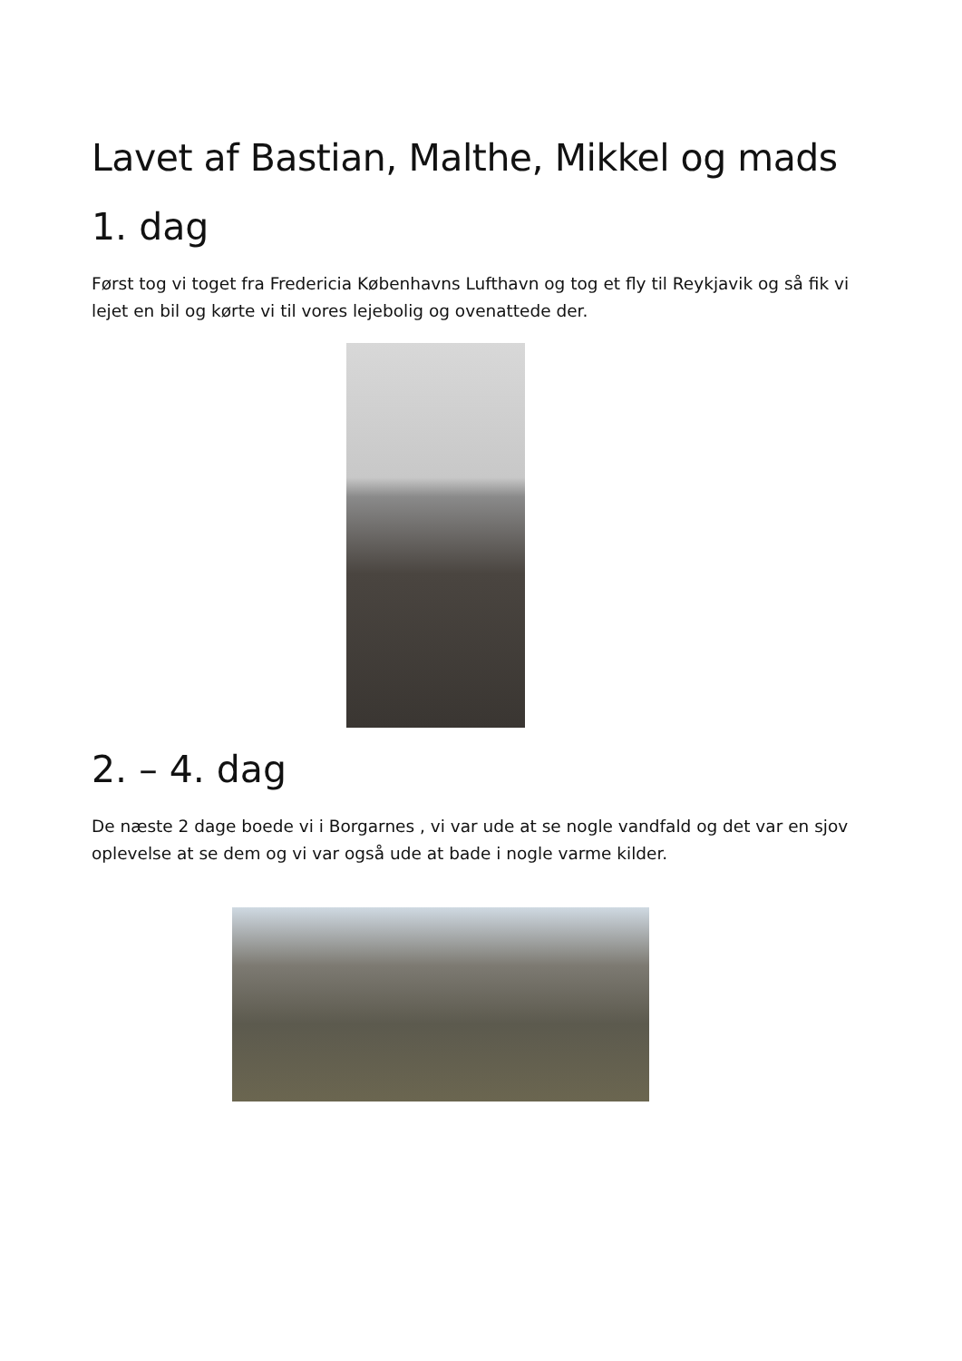Lavet af Bastian, Malthe, Mikkel og mads
1. dag
Først tog vi toget fra Fredericia Københavns Lufthavn og tog et fly til Reykjavik og så fik vi lejet en bil og kørte vi til vores lejebolig og ovenattede der.
2. – 4. dag
De næste 2 dage boede vi i Borgarnes , vi var ude at se nogle vandfald og det var en sjov oplevelse at se dem og vi var også ude at bade i nogle varme kilder.